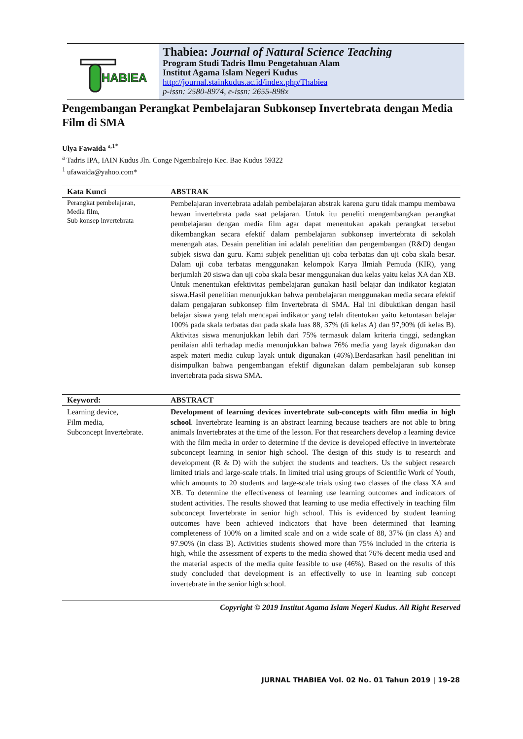HABIEA
Thabiea: Journal of Natural Science Teaching
Program Studi Tadris Ilmu Pengetahuan Alam
Institut Agama Islam Negeri Kudus
http://journal.stainkudus.ac.id/index.php/Thabiea
p-issn: 2580-8974, e-issn: 2655-898x
Pengembangan Perangkat Pembelajaran Subkonsep Invertebrata dengan Media Film di SMA
Ulya Fawaida <sup>a,1*</sup>
<sup>a</sup> Tadris IPA, IAIN Kudus Jln. Conge Ngembalrejo Kec. Bae Kudus 59322
<sup>1</sup> ufawaida@yahoo.com*
Kata Kunci
ABSTRAK
Perangkat pembelajaran,
Media film,
Sub konsep invertebrata
Pembelajaran invertebrata adalah pembelajaran abstrak karena guru tidak mampu membawa hewan invertebrata pada saat pelajaran. Untuk itu peneliti mengembangkan perangkat pembelajaran dengan media film agar dapat menentukan apakah perangkat tersebut dikembangkan secara efektif dalam pembelajaran subkonsep invertebrata di sekolah menengah atas. Desain penelitian ini adalah penelitian dan pengembangan (R&D) dengan subjek siswa dan guru. Kami subjek penelitian uji coba terbatas dan uji coba skala besar. Dalam uji coba terbatas menggunakan kelompok Karya Ilmiah Pemuda (KIR), yang berjumlah 20 siswa dan uji coba skala besar menggunakan dua kelas yaitu kelas XA dan XB. Untuk menentukan efektivitas pembelajaran gunakan hasil belajar dan indikator kegiatan siswa.Hasil penelitian menunjukkan bahwa pembelajaran menggunakan media secara efektif dalam pengajaran subkonsep film Invertebrata di SMA. Hal ini dibuktikan dengan hasil belajar siswa yang telah mencapai indikator yang telah ditentukan yaitu ketuntasan belajar 100% pada skala terbatas dan pada skala luas 88, 37% (di kelas A) dan 97,90% (di kelas B). Aktivitas siswa menunjukkan lebih dari 75% termasuk dalam kriteria tinggi, sedangkan penilaian ahli terhadap media menunjukkan bahwa 76% media yang layak digunakan dan aspek materi media cukup layak untuk digunakan (46%).Berdasarkan hasil penelitian ini disimpulkan bahwa pengembangan efektif digunakan dalam pembelajaran sub konsep invertebrata pada siswa SMA.
Keyword:
ABSTRACT
Learning device,
Film media,
Subconcept Invertebrate.
Development of learning devices invertebrate sub-concepts with film media in high school. Invertebrate learning is an abstract learning because teachers are not able to bring animals Invertebrates at the time of the lesson. For that researchers develop a learning device with the film media in order to determine if the device is developed effective in invertebrate subconcept learning in senior high school. The design of this study is to research and development (R & D) with the subject the students and teachers. Us the subject research limited trials and large-scale trials. In limited trial using groups of Scientific Work of Youth, which amounts to 20 students and large-scale trials using two classes of the class XA and XB. To determine the effectiveness of learning use learning outcomes and indicators of student activities. The results showed that learning to use media effectively in teaching film subconcept Invertebrate in senior high school. This is evidenced by student learning outcomes have been achieved indicators that have been determined that learning completeness of 100% on a limited scale and on a wide scale of 88, 37% (in class A) and 97.90% (in class B). Activities students showed more than 75% included in the criteria is high, while the assessment of experts to the media showed that 76% decent media used and the material aspects of the media quite feasible to use (46%). Based on the results of this study concluded that development is an effectivelly to use in learning sub concept invertebrate in the senior high school.
Copyright © 2019 Institut Agama Islam Negeri Kudus. All Right Reserved
JURNAL THABIEA Vol. 02 No. 01 Tahun 2019 | 19-28